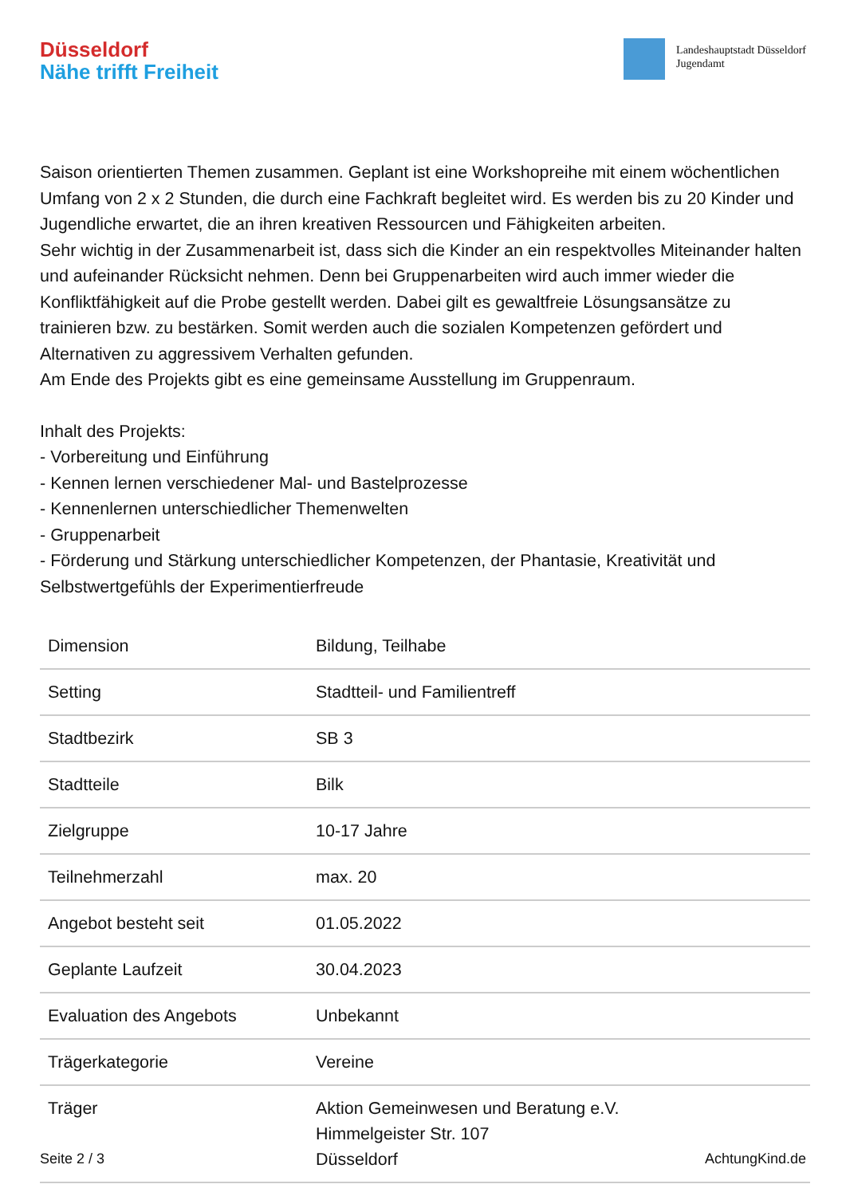Düsseldorf
Nähe trifft Freiheit
Landeshauptstadt Düsseldorf
Jugendamt
Saison orientierten Themen zusammen. Geplant ist eine Workshopreihe mit einem wöchentlichen Umfang von 2 x 2 Stunden, die durch eine Fachkraft begleitet wird. Es werden bis zu 20 Kinder und Jugendliche erwartet, die an ihren kreativen Ressourcen und Fähigkeiten arbeiten.
Sehr wichtig in der Zusammenarbeit ist, dass sich die Kinder an ein respektvolles Miteinander halten und aufeinander Rücksicht nehmen. Denn bei Gruppenarbeiten wird auch immer wieder die Konfliktfähigkeit auf die Probe gestellt werden. Dabei gilt es gewaltfreie Lösungsansätze zu trainieren bzw. zu bestärken. Somit werden auch die sozialen Kompetenzen gefördert und Alternativen zu aggressivem Verhalten gefunden.
Am Ende des Projekts gibt es eine gemeinsame Ausstellung im Gruppenraum.
Inhalt des Projekts:
- Vorbereitung und Einführung
- Kennen lernen verschiedener Mal- und Bastelprozesse
- Kennenlernen unterschiedlicher Themenwelten
- Gruppenarbeit
- Förderung und Stärkung unterschiedlicher Kompetenzen, der Phantasie, Kreativität und Selbstwertgefühls der Experimentierfreude
| Dimension | Bildung, Teilhabe |
| Setting | Stadtteil- und Familientreff |
| Stadtbezirk | SB 3 |
| Stadtteile | Bilk |
| Zielgruppe | 10-17 Jahre |
| Teilnehmerzahl | max. 20 |
| Angebot besteht seit | 01.05.2022 |
| Geplante Laufzeit | 30.04.2023 |
| Evaluation des Angebots | Unbekannt |
| Trägerkategorie | Vereine |
| Träger | Aktion Gemeinwesen und Beratung e.V. Himmelgeister Str. 107 Düsseldorf |
Seite 2 / 3 AchtungKind.de